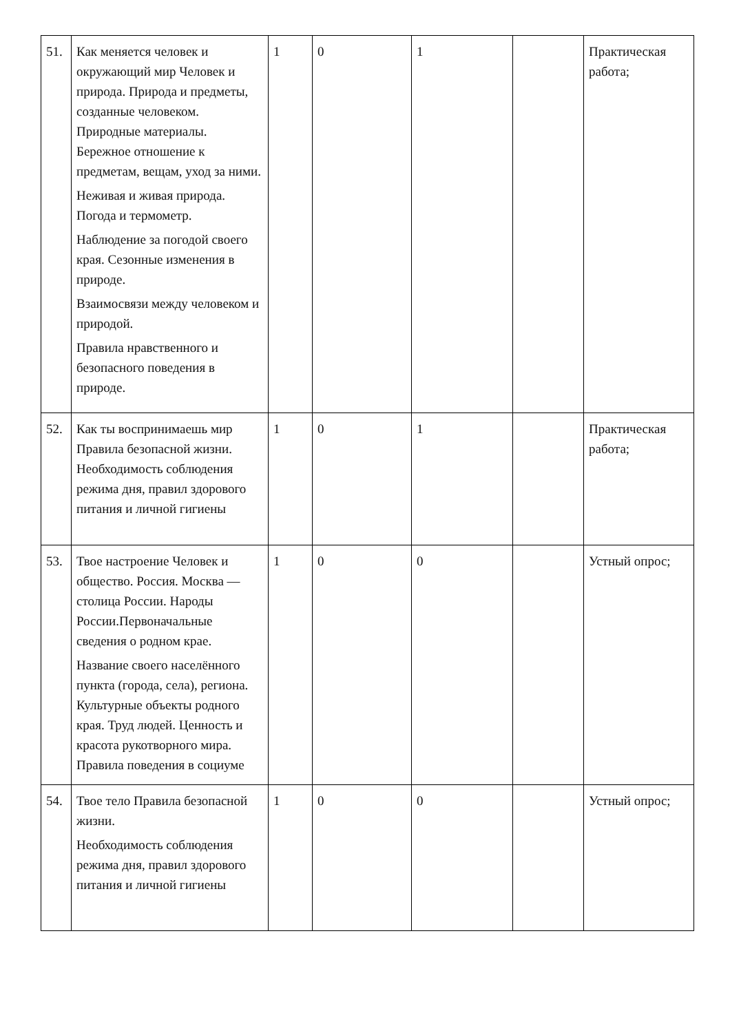| 51. | Как меняется человек и окружающий мир Человек и природа. Природа и предметы, созданные человеком. Природные материалы. Бережное отношение к предметам, вещам, уход за ними. Неживая и живая природа. Погода и термометр. Наблюдение за погодой своего края. Сезонные изменения в природе. Взаимосвязи между человеком и природой. Правила нравственного и безопасного поведения в природе. | 1 | 0 | 1 | | Практическая работа; |
| 52. | Как ты воспринимаешь мир Правила безопасной жизни. Необходимость соблюдения режима дня, правил здорового питания и личной гигиены | 1 | 0 | 1 | | Практическая работа; |
| 53. | Твое настроение Человек и общество. Россия. Москва —столица России. Народы России.Первоначальные сведения о родном крае. Название своего населённого пункта (города, села), региона. Культурные объекты родного края. Труд людей. Ценность и красота рукотворного мира. Правила поведения в социуме | 1 | 0 | 0 | | Устный опрос; |
| 54. | Твое тело Правила безопасной жизни. Необходимость соблюдения режима дня, правил здорового питания и личной гигиены | 1 | 0 | 0 | | Устный опрос; |